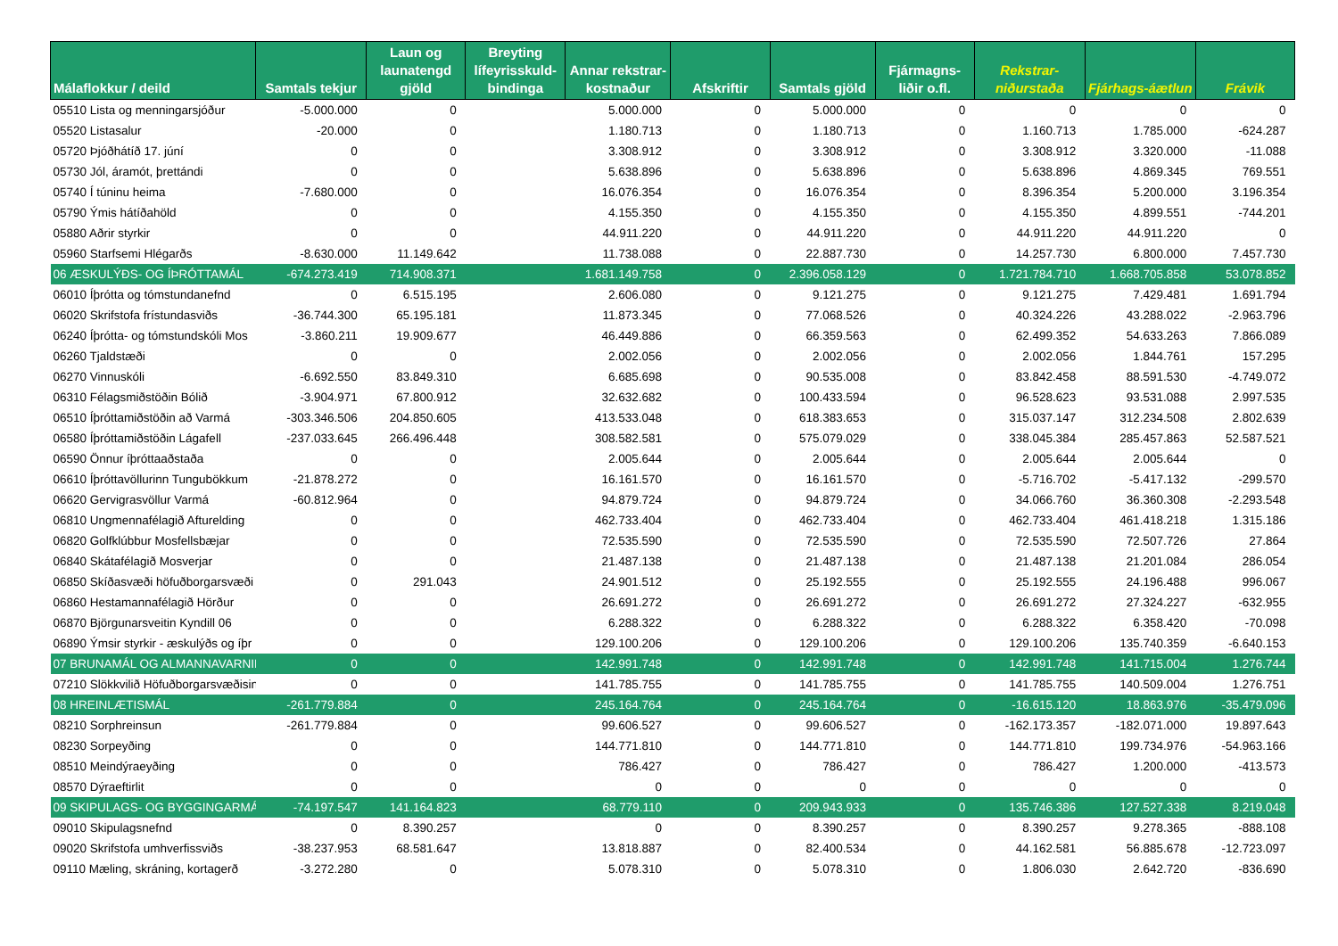| Málaflokkur / deild | Samtals tekjur | Laun og launatengd gjöld | Breyting lífeyrisskuld-bindinga | Annar rekstrar-kostnaður | Afskriftir | Samtals gjöld | Fjármagns-liðir o.fl. | Rekstrar-niðurstaða | Fjárhags-áætlun | Frávik |
| --- | --- | --- | --- | --- | --- | --- | --- | --- | --- | --- |
| 05510 Lista og menningarsjóður | -5.000.000 | 0 | | 5.000.000 | 0 | 5.000.000 | 0 | 0 | 0 | 0 |
| 05520 Listasalur | -20.000 | 0 | | 1.180.713 | 0 | 1.180.713 | 0 | 1.160.713 | 1.785.000 | -624.287 |
| 05720 Þjóðhátíð 17. júní | 0 | 0 | | 3.308.912 | 0 | 3.308.912 | 0 | 3.308.912 | 3.320.000 | -11.088 |
| 05730 Jól, áramót, þrettándi | 0 | 0 | | 5.638.896 | 0 | 5.638.896 | 0 | 5.638.896 | 4.869.345 | 769.551 |
| 05740 Í túninu heima | -7.680.000 | 0 | | 16.076.354 | 0 | 16.076.354 | 0 | 8.396.354 | 5.200.000 | 3.196.354 |
| 05790 Ýmis hátíðahöld | 0 | 0 | | 4.155.350 | 0 | 4.155.350 | 0 | 4.155.350 | 4.899.551 | -744.201 |
| 05880 Aðrir styrkir | 0 | 0 | | 44.911.220 | 0 | 44.911.220 | 0 | 44.911.220 | 44.911.220 | 0 |
| 05960 Starfsemi Hlégarðs | -8.630.000 | 11.149.642 | | 11.738.088 | 0 | 22.887.730 | 0 | 14.257.730 | 6.800.000 | 7.457.730 |
| 06 ÆSKULÝÐS- OG ÍÞRÓTTAMÁL | -674.273.419 | 714.908.371 | | 1.681.149.758 | 0 | 2.396.058.129 | 0 | 1.721.784.710 | 1.668.705.858 | 53.078.852 |
| 06010 Íþrótta og tómstundanefnd | 0 | 6.515.195 | | 2.606.080 | 0 | 9.121.275 | 0 | 9.121.275 | 7.429.481 | 1.691.794 |
| 06020 Skrifstofa frístundasviðs | -36.744.300 | 65.195.181 | | 11.873.345 | 0 | 77.068.526 | 0 | 40.324.226 | 43.288.022 | -2.963.796 |
| 06240 Íþrótta- og tómstundskóli Mos | -3.860.211 | 19.909.677 | | 46.449.886 | 0 | 66.359.563 | 0 | 62.499.352 | 54.633.263 | 7.866.089 |
| 06260 Tjaldstæði | 0 | 0 | | 2.002.056 | 0 | 2.002.056 | 0 | 2.002.056 | 1.844.761 | 157.295 |
| 06270 Vinnuskóli | -6.692.550 | 83.849.310 | | 6.685.698 | 0 | 90.535.008 | 0 | 83.842.458 | 88.591.530 | -4.749.072 |
| 06310 Félagsmiðstöðin Bólið | -3.904.971 | 67.800.912 | | 32.632.682 | 0 | 100.433.594 | 0 | 96.528.623 | 93.531.088 | 2.997.535 |
| 06510 Íþróttamiðstöðin að Varmá | -303.346.506 | 204.850.605 | | 413.533.048 | 0 | 618.383.653 | 0 | 315.037.147 | 312.234.508 | 2.802.639 |
| 06580 Íþróttamiðstöðin Lágafell | -237.033.645 | 266.496.448 | | 308.582.581 | 0 | 575.079.029 | 0 | 338.045.384 | 285.457.863 | 52.587.521 |
| 06590 Önnur íþróttaaðstaða | 0 | 0 | | 2.005.644 | 0 | 2.005.644 | 0 | 2.005.644 | 2.005.644 | 0 |
| 06610 Íþróttavöllurinn Tungubökkum | -21.878.272 | 0 | | 16.161.570 | 0 | 16.161.570 | 0 | -5.716.702 | -5.417.132 | -299.570 |
| 06620 Gervigrasvöllur Varmá | -60.812.964 | 0 | | 94.879.724 | 0 | 94.879.724 | 0 | 34.066.760 | 36.360.308 | -2.293.548 |
| 06810 Ungmennafélagið Afturelding | 0 | 0 | | 462.733.404 | 0 | 462.733.404 | 0 | 462.733.404 | 461.418.218 | 1.315.186 |
| 06820 Golfklúbbur Mosfellsbæjar | 0 | 0 | | 72.535.590 | 0 | 72.535.590 | 0 | 72.535.590 | 72.507.726 | 27.864 |
| 06840 Skátafélagið Mosverjar | 0 | 0 | | 21.487.138 | 0 | 21.487.138 | 0 | 21.487.138 | 21.201.084 | 286.054 |
| 06850 Skíðasvæði höfuðborgarsvæði | 0 | 291.043 | | 24.901.512 | 0 | 25.192.555 | 0 | 25.192.555 | 24.196.488 | 996.067 |
| 06860 Hestamannafélagið Hörður | 0 | 0 | | 26.691.272 | 0 | 26.691.272 | 0 | 26.691.272 | 27.324.227 | -632.955 |
| 06870 Björgunarsveitin Kyndill 06 | 0 | 0 | | 6.288.322 | 0 | 6.288.322 | 0 | 6.288.322 | 6.358.420 | -70.098 |
| 06890 Ýmsir styrkir - æskulýðs og íþr | 0 | 0 | | 129.100.206 | 0 | 129.100.206 | 0 | 129.100.206 | 135.740.359 | -6.640.153 |
| 07 BRUNAMÁL OG ALMANNAVARNIR | 0 | 0 | | 142.991.748 | 0 | 142.991.748 | 0 | 142.991.748 | 141.715.004 | 1.276.744 |
| 07210 Slökkvilið Höfuðborgarsvæðisins | 0 | 0 | | 141.785.755 | 0 | 141.785.755 | 0 | 141.785.755 | 140.509.004 | 1.276.751 |
| 08 HREINLÆTISMÁL | -261.779.884 | 0 | | 245.164.764 | 0 | 245.164.764 | 0 | -16.615.120 | 18.863.976 | -35.479.096 |
| 08210 Sorphreinsun | -261.779.884 | 0 | | 99.606.527 | 0 | 99.606.527 | 0 | -162.173.357 | -182.071.000 | 19.897.643 |
| 08230 Sorpeyðing | 0 | 0 | | 144.771.810 | 0 | 144.771.810 | 0 | 144.771.810 | 199.734.976 | -54.963.166 |
| 08510 Meindýraeyðing | 0 | 0 | | 786.427 | 0 | 786.427 | 0 | 786.427 | 1.200.000 | -413.573 |
| 08570 Dýraeftirlit | 0 | 0 | | 0 | 0 | 0 | 0 | 0 | 0 | 0 |
| 09 SKIPULAGS- OG BYGGINGARMÁL | -74.197.547 | 141.164.823 | | 68.779.110 | 0 | 209.943.933 | 0 | 135.746.386 | 127.527.338 | 8.219.048 |
| 09010 Skipulagsnefnd | 0 | 8.390.257 | | 0 | 0 | 8.390.257 | 0 | 8.390.257 | 9.278.365 | -888.108 |
| 09020 Skrifstofa umhverfissviðs | -38.237.953 | 68.581.647 | | 13.818.887 | 0 | 82.400.534 | 0 | 44.162.581 | 56.885.678 | -12.723.097 |
| 09110 Mæling, skráning, kortagerð | -3.272.280 | 0 | | 5.078.310 | 0 | 5.078.310 | 0 | 1.806.030 | 2.642.720 | -836.690 |